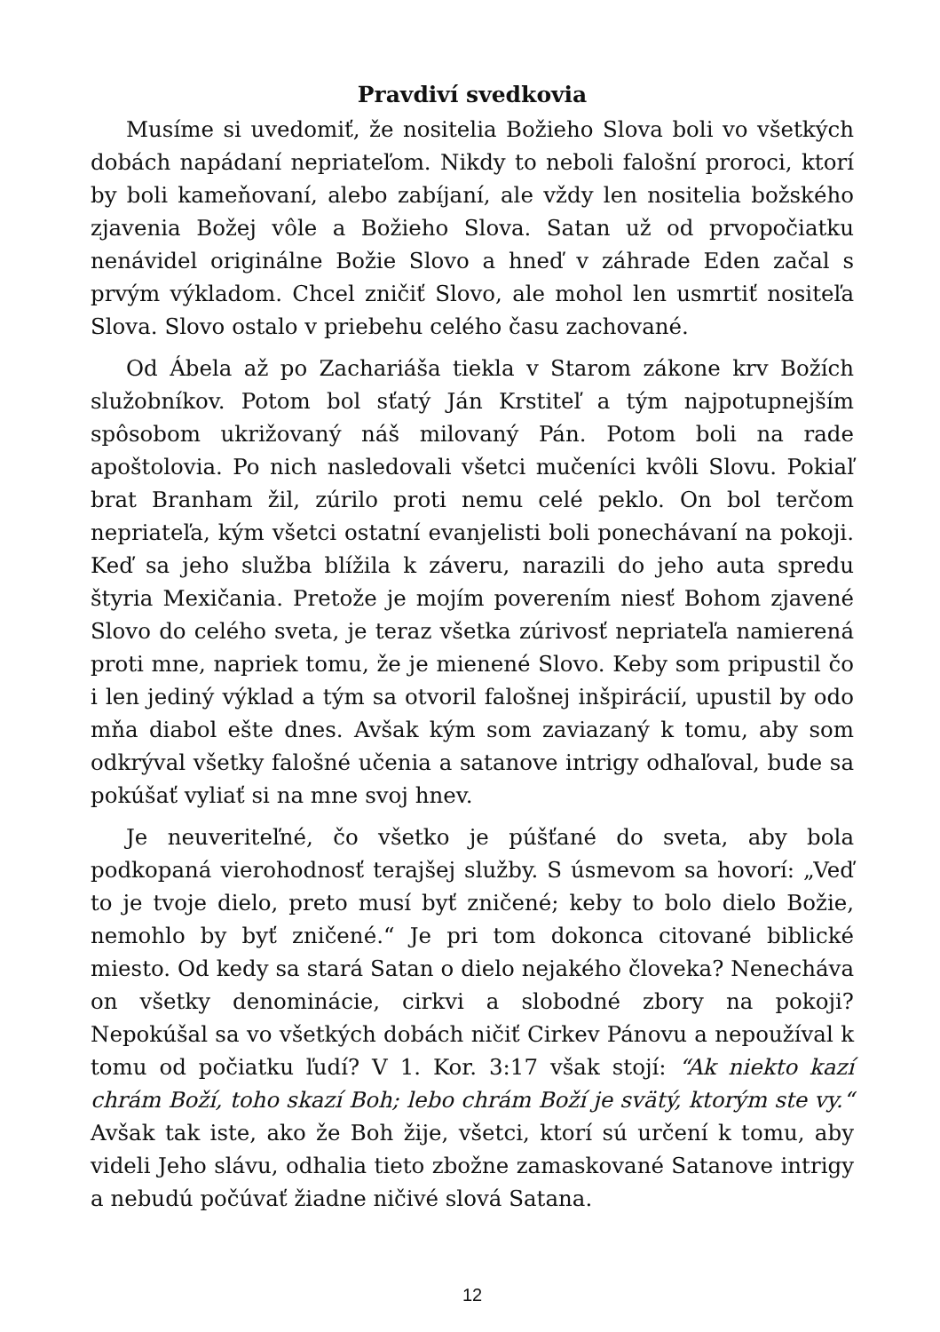Pravdiví svedkovia
Musíme si uvedomiť, že nositelia Božieho Slova boli vo všetkých dobách napádaní nepriateľom. Nikdy to neboli falošní proroci, ktorí by boli kameňovaní, alebo zabíjaní, ale vždy len nositelia božského zjavenia Božej vôle a Božieho Slova. Satan už od prvopočiatku nenávidel originálne Božie Slovo a hneď v záhrade Eden začal s prvým výkladom. Chcel zničiť Slovo, ale mohol len usmrtiť nositeľa Slova. Slovo ostalo v priebehu celého času zachované.
Od Ábela až po Zachariáša tiekla v Starom zákone krv Božích služobníkov. Potom bol sťatý Ján Krstiteľ a tým najpotupnejším spôsobom ukrižovaný náš milovaný Pán. Potom boli na rade apoštolovia. Po nich nasledovali všetci mučeníci kvôli Slovu. Pokiaľ brat Branham žil, zúrilo proti nemu celé peklo. On bol terčom nepriateľa, kým všetci ostatní evanjelisti boli ponechávaní na pokoji. Keď sa jeho služba blížila k záveru, narazili do jeho auta spredu štyria Mexičania. Pretože je mojím poverením niesť Bohom zjavené Slovo do celého sveta, je teraz všetka zúrivosť nepriateľa namierená proti mne, napriek tomu, že je mienené Slovo. Keby som pripustil čo i len jediný výklad a tým sa otvoril falošnej inšpirácií, upustil by odo mňa diabol ešte dnes. Avšak kým som zaviazaný k tomu, aby som odkrýval všetky falošné učenia a satanove intrigy odhaľoval, bude sa pokúšať vyliať si na mne svoj hnev.
Je neuveriteľné, čo všetko je púšťané do sveta, aby bola podkopaná vierohodnosť terajšej služby. S úsmevom sa hovorí: „Veď to je tvoje dielo, preto musí byť zničené; keby to bolo dielo Božie, nemohlo by byť zničené.“ Je pri tom dokonca citované biblické miesto. Od kedy sa stará Satan o dielo nejakého človeka? Nenecháva on všetky denominácie, cirkvi a slobodné zbory na pokoji? Nepokúšal sa vo všetkých dobách ničiť Cirkev Pánovu a nepoužíval k tomu od počiatku ľudí? V 1. Kor. 3:17 však stojí: “Ak niekto kazí chrám Boží, toho skazí Boh; lebo chrám Boží je svätý, ktorým ste vy.“ Avšak tak iste, ako že Boh žije, všetci, ktorí sú určení k tomu, aby videli Jeho slávu, odhalia tieto zbožne zamaskované Satanove intrigy a nebudú počúvať žiadne ničivé slová Satana.
12